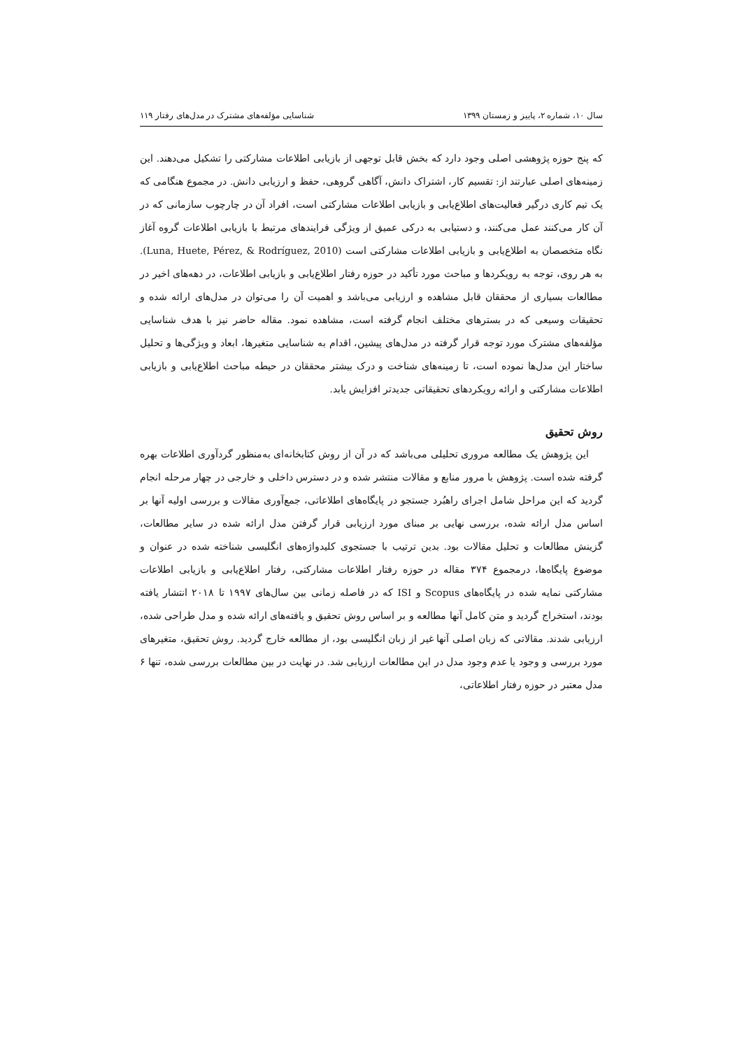سال ۱۰، شماره ۲، پاییز و زمستان ۱۳۹۹ شناسایی مؤلفه‌های مشترک در مدل‌های رفتار ۱۱۹
که پنج حوزه پژوهشی اصلی وجود دارد که بخش قابل توجهی از بازیابی اطلاعات مشارکتی را تشکیل می‌دهند. این زمینه‌های اصلی عبارتند از: تقسیم کار، اشتراک دانش، آگاهی گروهی، حفظ و ارزیابی دانش. در مجموع هنگامی که یک تیم کاری درگیر فعالیت‌های اطلاع‌یابی و بازیابی اطلاعات مشارکتی است، افراد آن در چارچوب سازمانی که در آن کار می‌کنند عمل می‌کنند، و دستیابی به درکی عمیق از ویژگی فرایندهای مرتبط با بازیابی اطلاعات گروه آغاز نگاه متخصصان به اطلاع‌یابی و بازیابی اطلاعات مشارکتی است (Luna, Huete, Pérez, & Rodríguez, 2010). به هر روی، توجه به رویکردها و مباحث مورد تأکید در حوزه رفتار اطلاع‌یابی و بازیابی اطلاعات، در دهه‌های اخیر در مطالعات بسیاری از محققان قابل مشاهده و ارزیابی می‌باشد و اهمیت آن را می‌توان در مدل‌های ارائه شده و تحقیقات وسیعی که در بسترهای مختلف انجام گرفته است، مشاهده نمود. مقاله حاضر نیز با هدف شناسایی مؤلفه‌های مشترک مورد توجه قرار گرفته در مدل‌های پیشین، اقدام به شناسایی متغیرها، ابعاد و ویژگی‌ها و تحلیل ساختار این مدل‌ها نموده است، تا زمینه‌های شناخت و درک بیشتر محققان در حیطه مباحث اطلاع‌یابی و بازیابی اطلاعات مشارکتی و ارائه رویکردهای تحقیقاتی جدیدتر افزایش یابد.
روش تحقیق
این پژوهش یک مطالعه مروری تحلیلی می‌باشد که در آن از روش کتابخانه‌ای به‌منظور گردآوری اطلاعات بهره گرفته شده است. پژوهش با مرور منابع و مقالات منتشر شده و در دسترس داخلی و خارجی در چهار مرحله انجام گردید که این مراحل شامل اجرای راهبُرد جستجو در پایگاه‌های اطلاعاتی، جمع‌آوری مقالات و بررسی اولیه آنها بر اساس مدل ارائه شده، بررسی نهایی بر مبنای مورد ارزیابی قرار گرفتن مدل ارائه شده در سایر مطالعات، گزینش مطالعات و تحلیل مقالات بود. بدین ترتیب با جستجوی کلیدواژه‌های انگلیسی شناخته شده در عنوان و موضوع پایگاه‌ها، درمجموع ۳۷۴ مقاله در حوزه رفتار اطلاعات مشارکتی، رفتار اطلاع‌یابی و بازیابی اطلاعات مشارکتی نمایه شده در پایگاه‌های Scopus و ISI که در فاصله زمانی بین سال‌های ۱۹۹۷ تا ۲۰۱۸ انتشار یافته بودند، استخراج گردید و متن کامل آنها مطالعه و بر اساس روش تحقیق و یافته‌های ارائه شده و مدل طراحی شده، ارزیابی شدند. مقالاتی که زبان اصلی آنها غیر از زبان انگلیسی بود، از مطالعه خارج گردید. روش تحقیق، متغیرهای مورد بررسی و وجود یا عدم وجود مدل در این مطالعات ارزیابی شد. در نهایت در بین مطالعات بررسی شده، تنها ۶ مدل معتبر در حوزه رفتار اطلاعاتی،